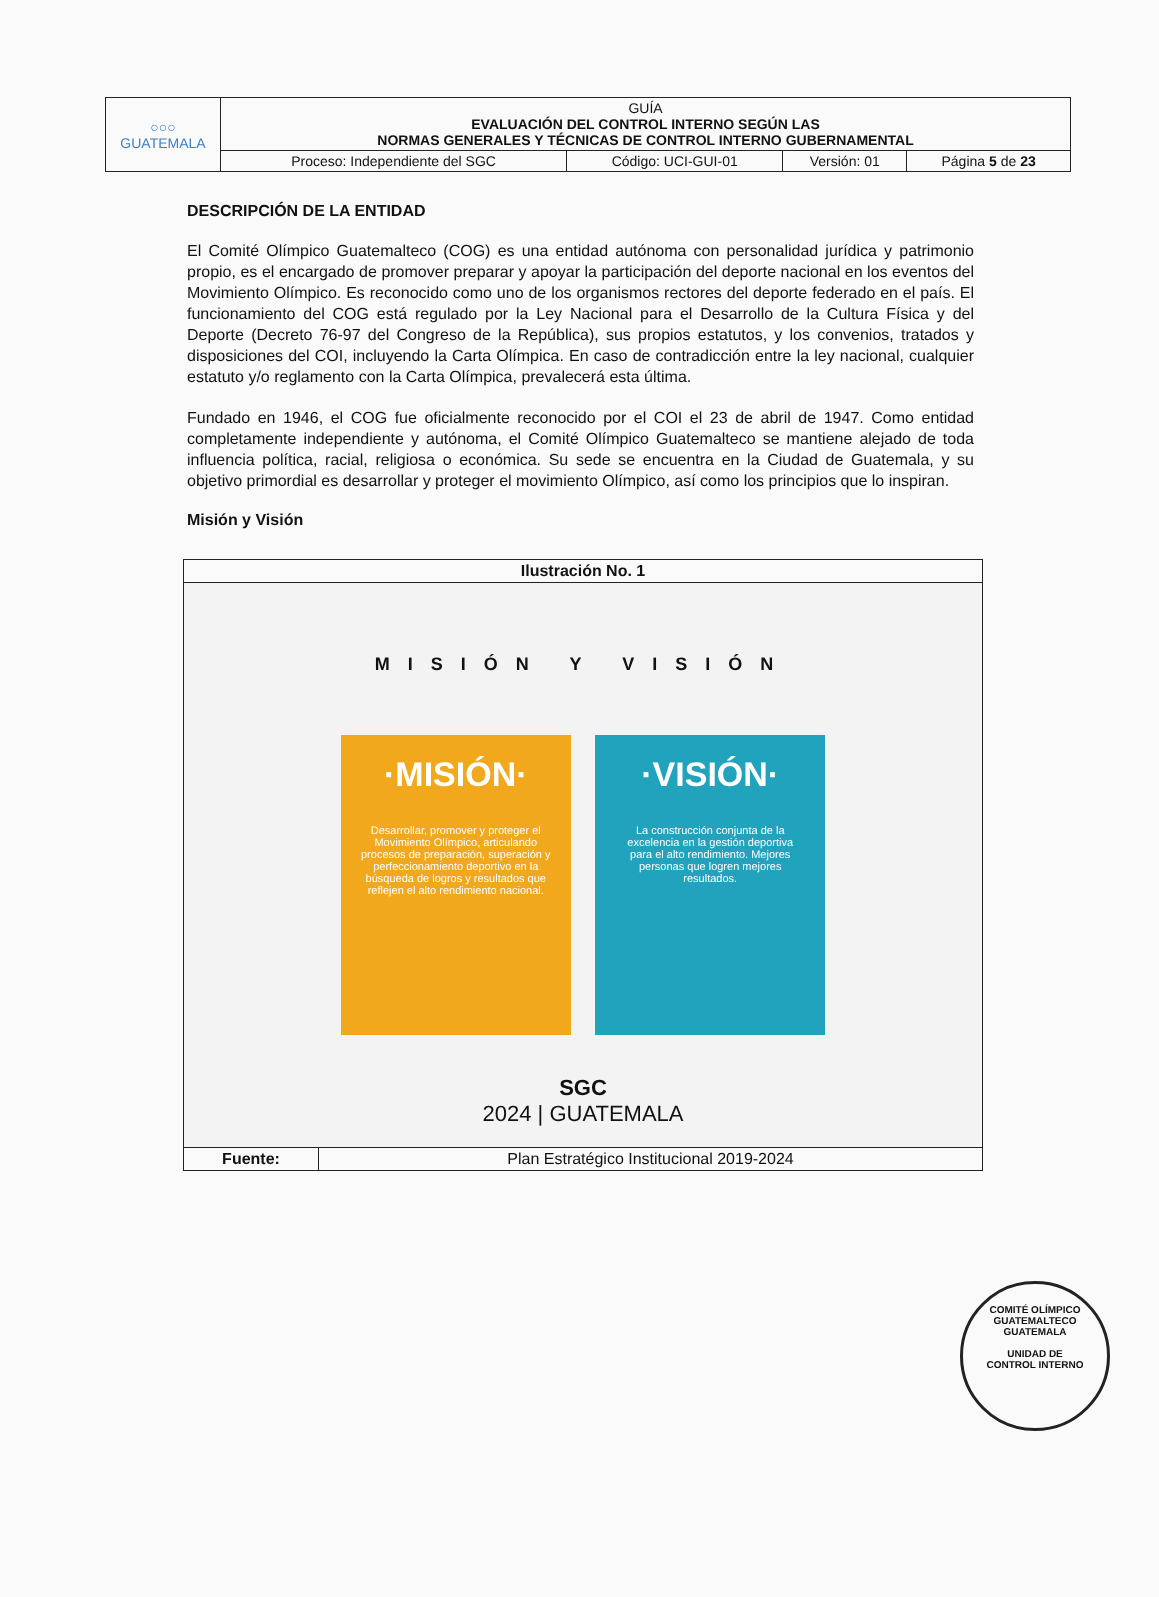| ○○○ GUATEMALA | GUÍA EVALUACIÓN DEL CONTROL INTERNO SEGÚN LAS NORMAS GENERALES Y TÉCNICAS DE CONTROL INTERNO GUBERNAMENTAL | | | |
| | Proceso: Independiente del SGC | Código: UCI-GUI-01 | Versión: 01 | Página 5 de 23 |
DESCRIPCIÓN DE LA ENTIDAD
El Comité Olímpico Guatemalteco (COG) es una entidad autónoma con personalidad jurídica y patrimonio propio, es el encargado de promover preparar y apoyar la participación del deporte nacional en los eventos del Movimiento Olímpico. Es reconocido como uno de los organismos rectores del deporte federado en el país. El funcionamiento del COG está regulado por la Ley Nacional para el Desarrollo de la Cultura Física y del Deporte (Decreto 76-97 del Congreso de la República), sus propios estatutos, y los convenios, tratados y disposiciones del COI, incluyendo la Carta Olímpica. En caso de contradicción entre la ley nacional, cualquier estatuto y/o reglamento con la Carta Olímpica, prevalecerá esta última.
Fundado en 1946, el COG fue oficialmente reconocido por el COI el 23 de abril de 1947. Como entidad completamente independiente y autónoma, el Comité Olímpico Guatemalteco se mantiene alejado de toda influencia política, racial, religiosa o económica. Su sede se encuentra en la Ciudad de Guatemala, y su objetivo primordial es desarrollar y proteger el movimiento Olímpico, así como los principios que lo inspiran.
Misión y Visión
| Ilustración No. 1 | |
| --- | --- |
| MISIÓN Y VISIÓN ·MISIÓN· Desarrollar, promover y proteger el Movimiento Olímpico, articulando procesos de preparación, superación y perfeccionamiento deportivo en la búsqueda de logros y resultados que reflejen el alto rendimiento nacional. ·VISIÓN· La construcción conjunta de la excelencia en la gestión deportiva para el alto rendimiento. Mejores personas que logren mejores resultados. SGC 2024 / GUATEMALA | |
| Fuente: | Plan Estratégico Institucional 2019-2024 |
COMITÉ OLÍMPICO GUATEMALTECO
GUATEMALA
UNIDAD DE
CONTROL INTERNO